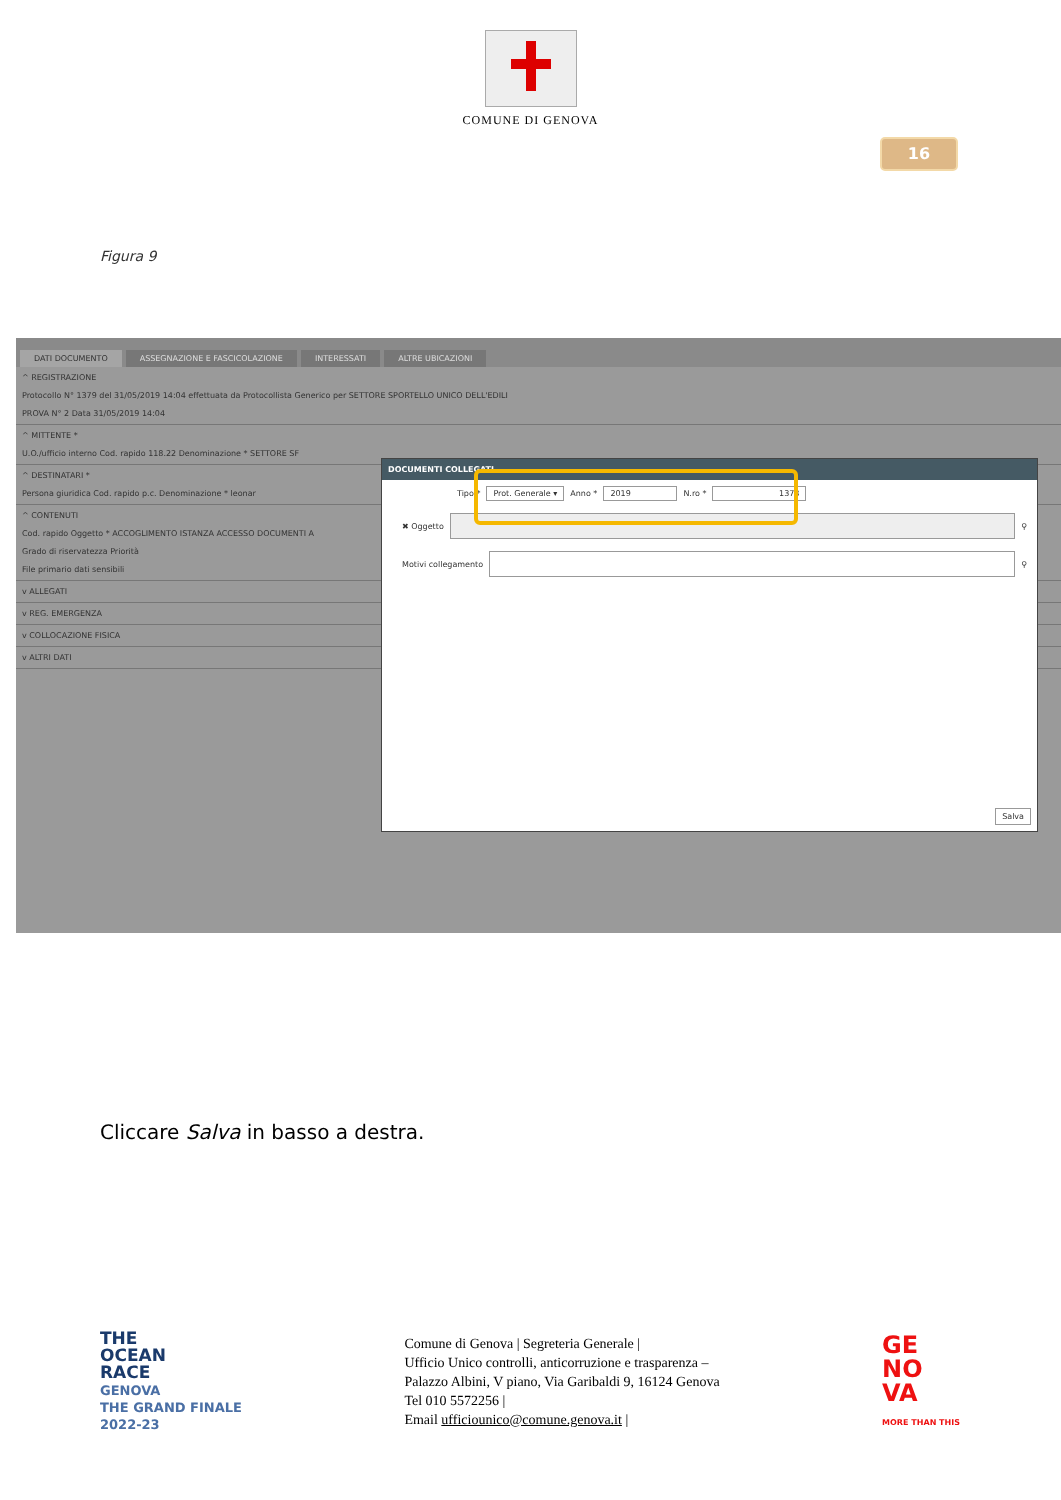COMUNE DI GENOVA
16
Figura 9
DATI DOCUMENTO ASSEGNAZIONE E FASCICOLAZIONE INTERESSATI ALTRE UBICAZIONI
^ REGISTRAZIONE
Protocollo N° 1379 del 31/05/2019 14:04 effettuata da Protocollista Generico per SETTORE SPORTELLO UNICO DELL'EDILI
PROVA N° 2 Data 31/05/2019 14:04
^ MITTENTE *
U.O./ufficio interno Cod. rapido 118.22 Denominazione * SETTORE SF
^ DESTINATARI *
Persona giuridica Cod. rapido p.c. Denominazione * leonar
^ CONTENUTI
Cod. rapido Oggetto * ACCOGLIMENTO ISTANZA ACCESSO DOCUMENTI A
Grado di riservatezza Priorità
File primario dati sensibili
v ALLEGATI
v REG. EMERGENZA
v COLLOCAZIONE FISICA
v ALTRI DATI
DOCUMENTI COLLEGATI
Tipo * Prot. Generale ▾ Anno * 2019 N.ro * 1378
✖ Oggetto ⚲
Motivi collegamento ⚲
Salva
Cliccare Salva in basso a destra.
THE
OCEAN
RACE
GENOVA
THE GRAND FINALE
2022-23
Comune di Genova | Segreteria Generale |
Ufficio Unico controlli, anticorruzione e trasparenza –
Palazzo Albini, V piano, Via Garibaldi 9, 16124 Genova
Tel 010 5572256 |
Email ufficiounico@comune.genova.it |
GE
NO
VA
MORE THAN THIS